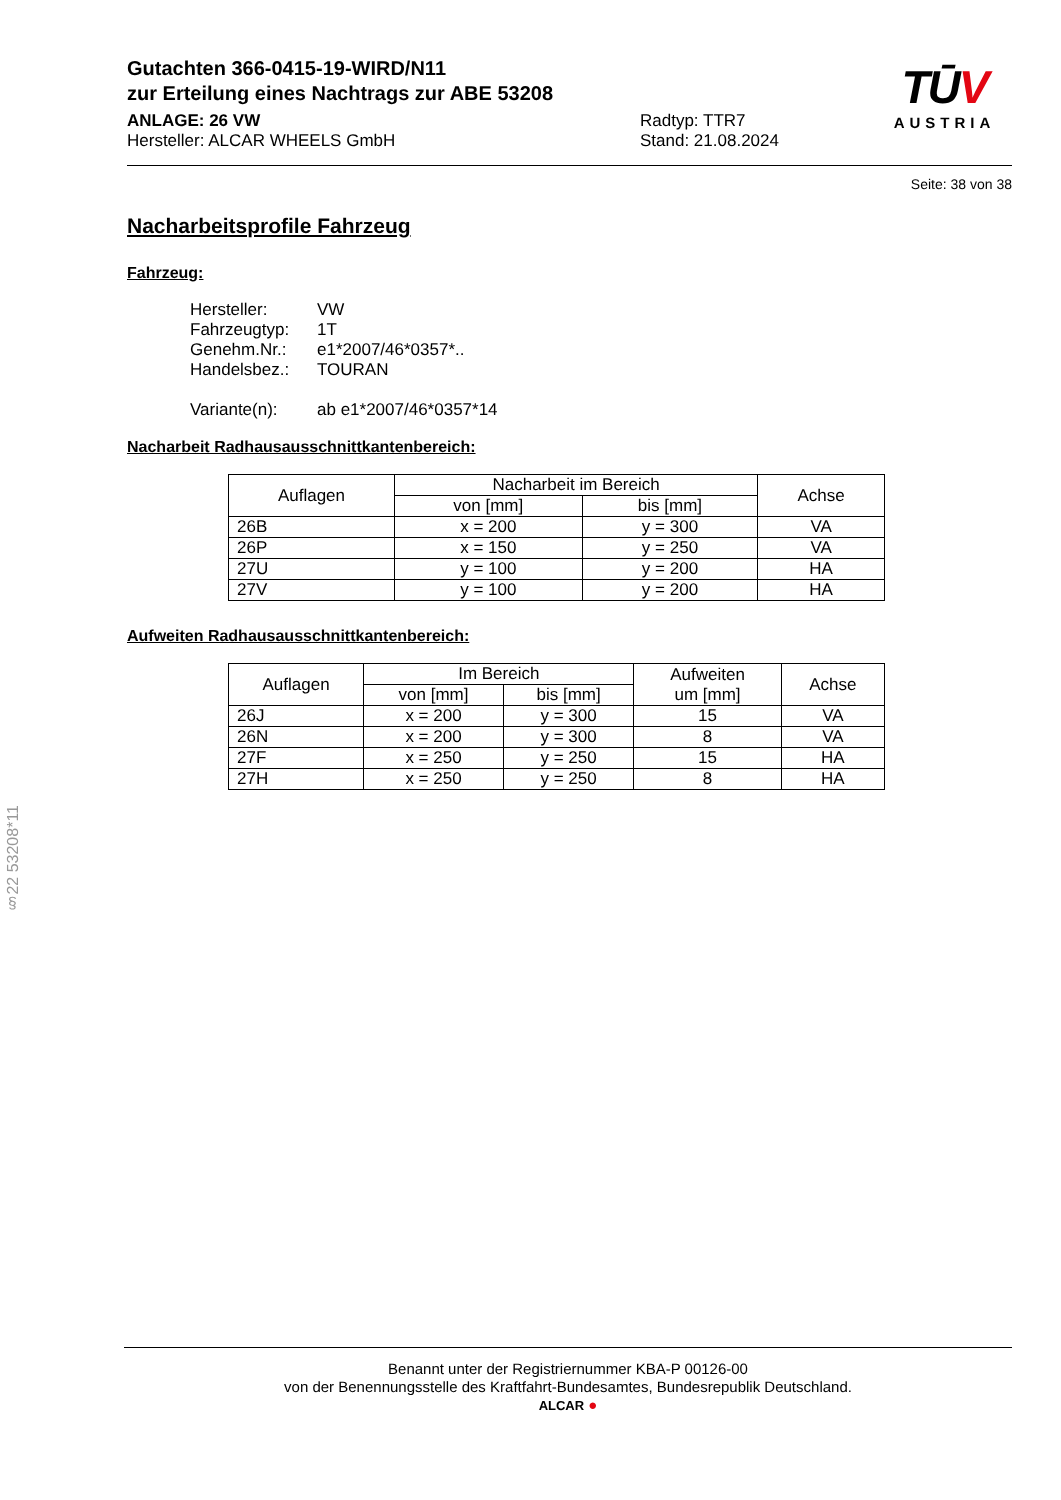TŪV
AUSTRIA
Gutachten 366-0415-19-WIRD/N11
zur Erteilung eines Nachtrags zur ABE 53208
ANLAGE: 26 VW
Hersteller: ALCAR WHEELS GmbH
Radtyp: TTR7
Stand: 21.08.2024
Seite: 38 von 38
Nacharbeitsprofile Fahrzeug
Fahrzeug:
Hersteller: VW
Fahrzeugtyp: 1T
Genehm.Nr.: e1*2007/46*0357*..
Handelsbez.: TOURAN
Variante(n): ab e1*2007/46*0357*14
Nacharbeit Radhausausschnittkantenbereich:
| Auflagen | Nacharbeit im Bereich | | Achse |
| --- | --- | --- | --- |
| | von [mm] | bis [mm] | |
| 26B | x = 200 | y = 300 | VA |
| 26P | x = 150 | y = 250 | VA |
| 27U | y = 100 | y = 200 | HA |
| 27V | y = 100 | y = 200 | HA |
Aufweiten Radhausausschnittkantenbereich:
| Auflagen | Im Bereich | | Aufweiten um [mm] | Achse |
| --- | --- | --- | --- | --- |
| | von [mm] | bis [mm] | | |
| 26J | x = 200 | y = 300 | 15 | VA |
| 26N | x = 200 | y = 300 | 8 | VA |
| 27F | x = 250 | y = 250 | 15 | HA |
| 27H | x = 250 | y = 250 | 8 | HA |
§22 53208*11
Benannt unter der Registriernummer KBA-P 00126-00
von der Benennungsstelle des Kraftfahrt-Bundesamtes, Bundesrepublik Deutschland.
ALCAR ●